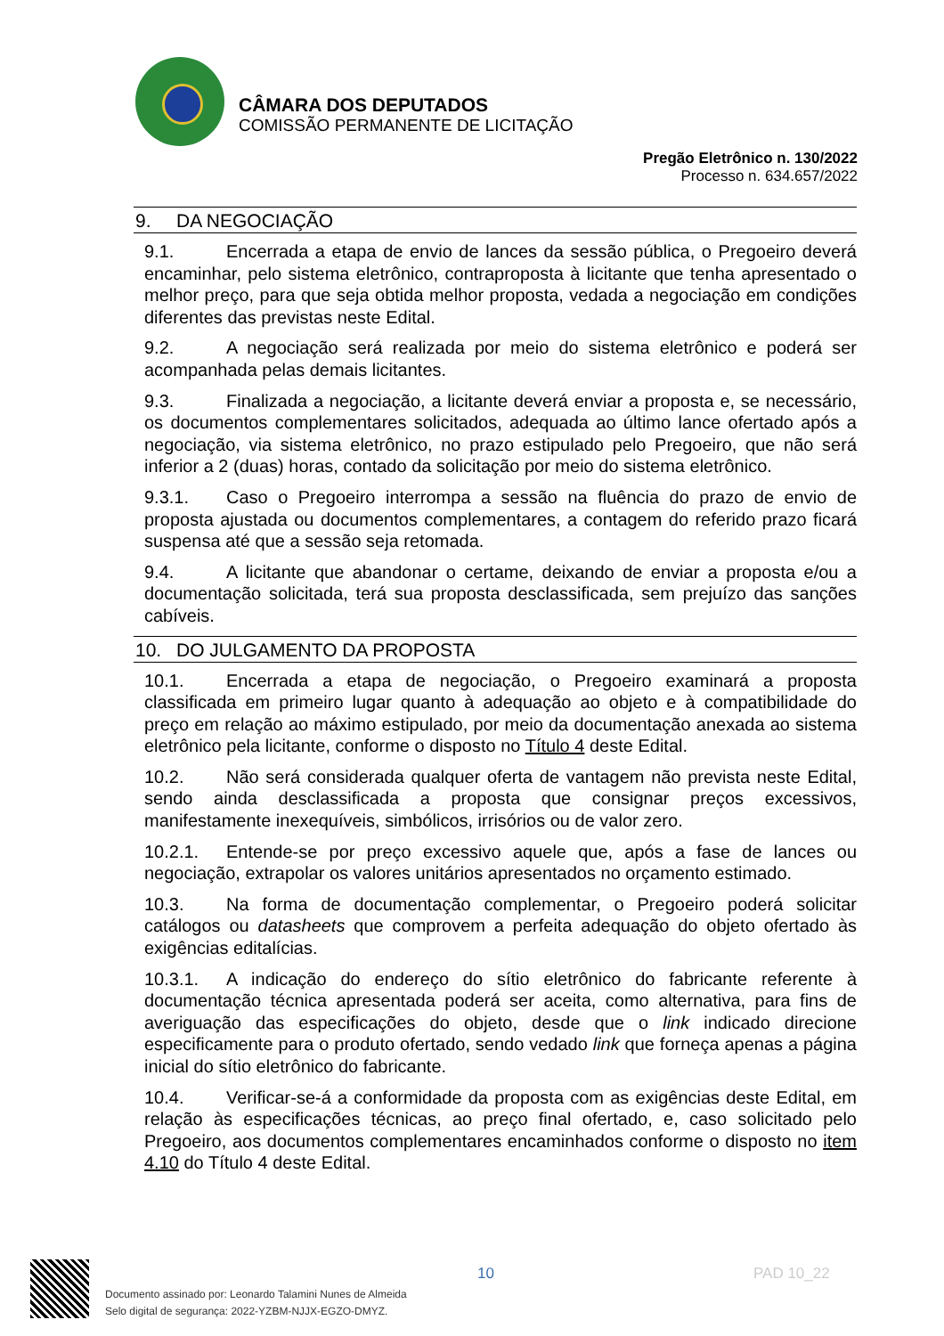CÂMARA DOS DEPUTADOS
COMISSÃO PERMANENTE DE LICITAÇÃO
Pregão Eletrônico n. 130/2022
Processo n. 634.657/2022
9. DA NEGOCIAÇÃO
9.1. Encerrada a etapa de envio de lances da sessão pública, o Pregoeiro deverá encaminhar, pelo sistema eletrônico, contraproposta à licitante que tenha apresentado o melhor preço, para que seja obtida melhor proposta, vedada a negociação em condições diferentes das previstas neste Edital.
9.2. A negociação será realizada por meio do sistema eletrônico e poderá ser acompanhada pelas demais licitantes.
9.3. Finalizada a negociação, a licitante deverá enviar a proposta e, se necessário, os documentos complementares solicitados, adequada ao último lance ofertado após a negociação, via sistema eletrônico, no prazo estipulado pelo Pregoeiro, que não será inferior a 2 (duas) horas, contado da solicitação por meio do sistema eletrônico.
9.3.1. Caso o Pregoeiro interrompa a sessão na fluência do prazo de envio de proposta ajustada ou documentos complementares, a contagem do referido prazo ficará suspensa até que a sessão seja retomada.
9.4. A licitante que abandonar o certame, deixando de enviar a proposta e/ou a documentação solicitada, terá sua proposta desclassificada, sem prejuízo das sanções cabíveis.
10. DO JULGAMENTO DA PROPOSTA
10.1. Encerrada a etapa de negociação, o Pregoeiro examinará a proposta classificada em primeiro lugar quanto à adequação ao objeto e à compatibilidade do preço em relação ao máximo estipulado, por meio da documentação anexada ao sistema eletrônico pela licitante, conforme o disposto no Título 4 deste Edital.
10.2. Não será considerada qualquer oferta de vantagem não prevista neste Edital, sendo ainda desclassificada a proposta que consignar preços excessivos, manifestamente inexequíveis, simbólicos, irrisórios ou de valor zero.
10.2.1. Entende-se por preço excessivo aquele que, após a fase de lances ou negociação, extrapolar os valores unitários apresentados no orçamento estimado.
10.3. Na forma de documentação complementar, o Pregoeiro poderá solicitar catálogos ou datasheets que comprovem a perfeita adequação do objeto ofertado às exigências editalícias.
10.3.1. A indicação do endereço do sítio eletrônico do fabricante referente à documentação técnica apresentada poderá ser aceita, como alternativa, para fins de averiguação das especificações do objeto, desde que o link indicado direcione especificamente para o produto ofertado, sendo vedado link que forneça apenas a página inicial do sítio eletrônico do fabricante.
10.4. Verificar-se-á a conformidade da proposta com as exigências deste Edital, em relação às especificações técnicas, ao preço final ofertado, e, caso solicitado pelo Pregoeiro, aos documentos complementares encaminhados conforme o disposto no item 4.10 do Título 4 deste Edital.
Documento assinado por: Leonardo Talamini Nunes de Almeida
Selo digital de segurança: 2022-YZBM-NJJX-EGZO-DMYZ.
10 PAD 10_22